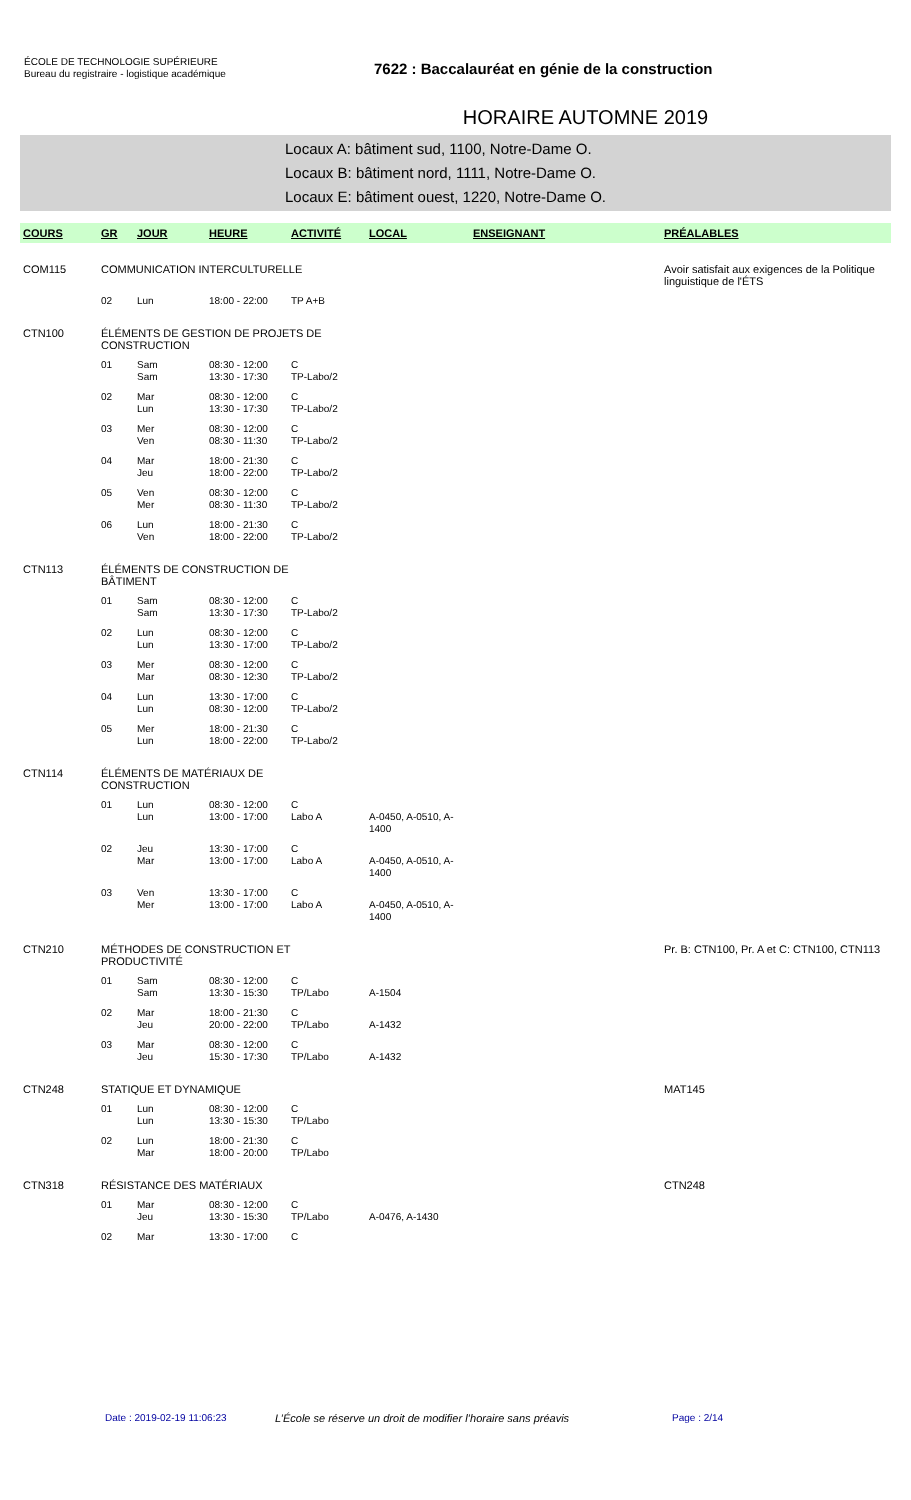ÉCOLE DE TECHNOLOGIE SUPÉRIEURE
Bureau du registraire - logistique académique
7622 : Baccalauréat en génie de la construction
HORAIRE AUTOMNE 2019
Locaux A: bâtiment sud, 1100, Notre-Dame O.
Locaux B: bâtiment nord, 1111, Notre-Dame O.
Locaux E: bâtiment ouest, 1220, Notre-Dame O.
| COURS | GR | JOUR | HEURE | ACTIVITÉ | LOCAL | ENSEIGNANT | PRÉALABLES |
| --- | --- | --- | --- | --- | --- | --- | --- |
| COM115 | COMMUNICATION INTERCULTURELLE | | | | | | Avoir satisfait aux exigences de la Politique linguistique de l'ÉTS |
| | 02 | Lun | 18:00 - 22:00 | TP A+B | | | |
| CTN100 | ÉLÉMENTS DE GESTION DE PROJETS DE CONSTRUCTION | | | | | | |
| | 01 | Sam Sam | 08:30 - 12:00 13:30 - 17:30 | C TP-Labo/2 | | | |
| | 02 | Mar Lun | 08:30 - 12:00 13:30 - 17:30 | C TP-Labo/2 | | | |
| | 03 | Mer Ven | 08:30 - 12:00 08:30 - 11:30 | C TP-Labo/2 | | | |
| | 04 | Mar Jeu | 18:00 - 21:30 18:00 - 22:00 | C TP-Labo/2 | | | |
| | 05 | Ven Mer | 08:30 - 12:00 08:30 - 11:30 | C TP-Labo/2 | | | |
| | 06 | Lun Ven | 18:00 - 21:30 18:00 - 22:00 | C TP-Labo/2 | | | |
| CTN113 | ÉLÉMENTS DE CONSTRUCTION DE BÂTIMENT | | | | | | |
| | 01 | Sam Sam | 08:30 - 12:00 13:30 - 17:30 | C TP-Labo/2 | | | |
| | 02 | Lun Lun | 08:30 - 12:00 13:30 - 17:00 | C TP-Labo/2 | | | |
| | 03 | Mer Mar | 08:30 - 12:00 08:30 - 12:30 | C TP-Labo/2 | | | |
| | 04 | Lun Lun | 13:30 - 17:00 08:30 - 12:00 | C TP-Labo/2 | | | |
| | 05 | Mer Lun | 18:00 - 21:30 18:00 - 22:00 | C TP-Labo/2 | | | |
| CTN114 | ÉLÉMENTS DE MATÉRIAUX DE CONSTRUCTION | | | | | | |
| | 01 | Lun Lun | 08:30 - 12:00 13:00 - 17:00 | C Labo A | A-0450, A-0510, A-1400 | | |
| | 02 | Jeu Mar | 13:30 - 17:00 13:00 - 17:00 | C Labo A | A-0450, A-0510, A-1400 | | |
| | 03 | Ven Mer | 13:30 - 17:00 13:00 - 17:00 | C Labo A | A-0450, A-0510, A-1400 | | |
| CTN210 | MÉTHODES DE CONSTRUCTION ET PRODUCTIVITÉ | | | | | | Pr. B: CTN100, Pr. A et C: CTN100, CTN113 |
| | 01 | Sam Sam | 08:30 - 12:00 13:30 - 15:30 | C TP/Labo | A-1504 | | |
| | 02 | Mar Jeu | 18:00 - 21:30 20:00 - 22:00 | C TP/Labo | A-1432 | | |
| | 03 | Mar Jeu | 08:30 - 12:00 15:30 - 17:30 | C TP/Labo | A-1432 | | |
| CTN248 | STATIQUE ET DYNAMIQUE | | | | | | MAT145 |
| | 01 | Lun Lun | 08:30 - 12:00 13:30 - 15:30 | C TP/Labo | | | |
| | 02 | Lun Mar | 18:00 - 21:30 18:00 - 20:00 | C TP/Labo | | | |
| CTN318 | RÉSISTANCE DES MATÉRIAUX | | | | | | CTN248 |
| | 01 | Mar Jeu | 08:30 - 12:00 13:30 - 15:30 | C TP/Labo | A-0476, A-1430 | | |
| | 02 | Mar | 13:30 - 17:00 | C | | | |
Date : 2019-02-19 11:06:23 L’École se réserve un droit de modifier l’horaire sans préavis Page : 2/14